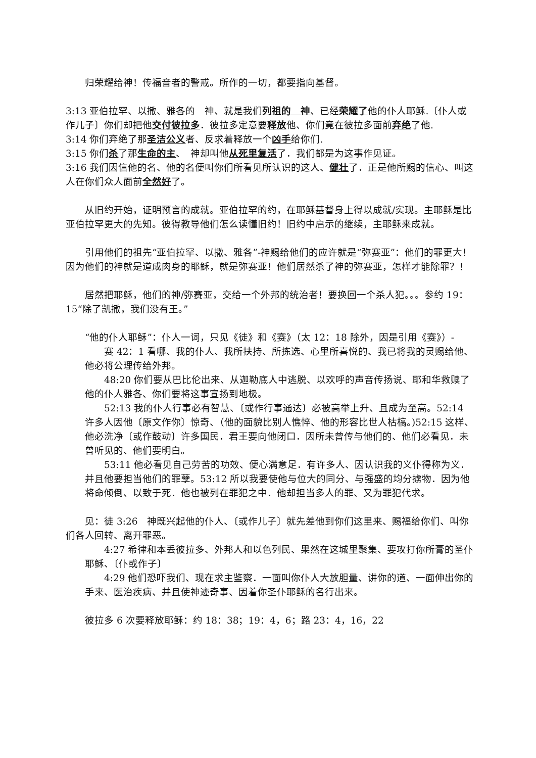归荣耀给神！传福音者的警戒。所作的一切，都要指向基督。
3:13 亚伯拉罕、以撒、雅各的　神、就是我们列祖的　神、已经荣耀了他的仆人耶稣.〔仆人或作儿子〕你们却把他交付彼拉多．彼拉多定意要释放他、你们竟在彼拉多面前弃绝了他.
3:14 你们弃绝了那圣洁公义者、反求着释放一个凶手给你们.
3:15 你们杀了那生命的主、　神却叫他从死里复活了．我们都是为这事作见证。
3:16 我们因信他的名、他的名便叫你们所看见所认识的这人、健壮了．正是他所赐的信心、叫这人在你们众人面前全然好了。
从旧约开始，证明预言的成就。亚伯拉罕的约，在耶稣基督身上得以成就/实现。主耶稣是比亚伯拉罕更大的先知。彼得教导他们怎么读懂旧约！旧约中启示的继续，主耶稣来成就。
引用他们的祖先“亚伯拉罕、以撒、雅各”-神赐给他们的应许就是“弥赛亚”：他们的罪更大！因为他们的神就是道成肉身的耶稣，就是弥赛亚！他们居然杀了神的弥赛亚，怎样才能除罪？！
居然把耶稣，他们的神/弥赛亚，交给一个外邦的统治者！要换回一个杀人犯。。。参约 19：15“除了凯撒，我们没有王。”
“他的仆人耶稣”：仆人一词，只见《徒》和《赛》（太 12：18 除外，因是引用《赛》）-
赛 42：1 看哪、我的仆人、我所扶持、所拣选、心里所喜悦的、我已将我的灵赐给他、他必将公理传给外邦。
48:20 你们要从巴比伦出来、从迦勒底人中逃脱、以欢呼的声音传扬说、耶和华救赎了他的仆人雅各、你们要将这事宣扬到地极。
52:13 我的仆人行事必有智慧、〔或作行事通达〕必被高举上升、且成为至高。52:14 许多人因他〔原文作你〕惊奇、（他的面貌比别人憔悴、他的形容比世人枯槁。)52:15 这样、他必洗净〔或作鼓动〕许多国民．君王要向他闭口．因所未曾传与他们的、他们必看见．未曾听见的、他们要明白。
53:11 他必看见自己劳苦的功效、便心满意足．有许多人、因认识我的义仆得称为义．并且他要担当他们的罪孽。53:12 所以我要使他与位大的同分、与强盛的均分掳物．因为他将命倾倒、以致于死．他也被列在罪犯之中．他却担当多人的罪、又为罪犯代求。
见：徒 3:26　神既兴起他的仆人、〔或作儿子〕就先差他到你们这里来、赐福给你们、叫你们各人回转、离开罪恶。
4:27 希律和本丢彼拉多、外邦人和以色列民、果然在这城里聚集、要攻打你所膏的圣仆耶稣、〔仆或作子〕
4:29 他们恐吓我们、现在求主鉴察．一面叫你仆人大放胆量、讲你的道、一面伸出你的手来、医治疾病、并且使神迹奇事、因着你圣仆耶稣的名行出来。
彼拉多 6 次要释放耶稣：约 18：38；19：4，6；路 23：4，16，22